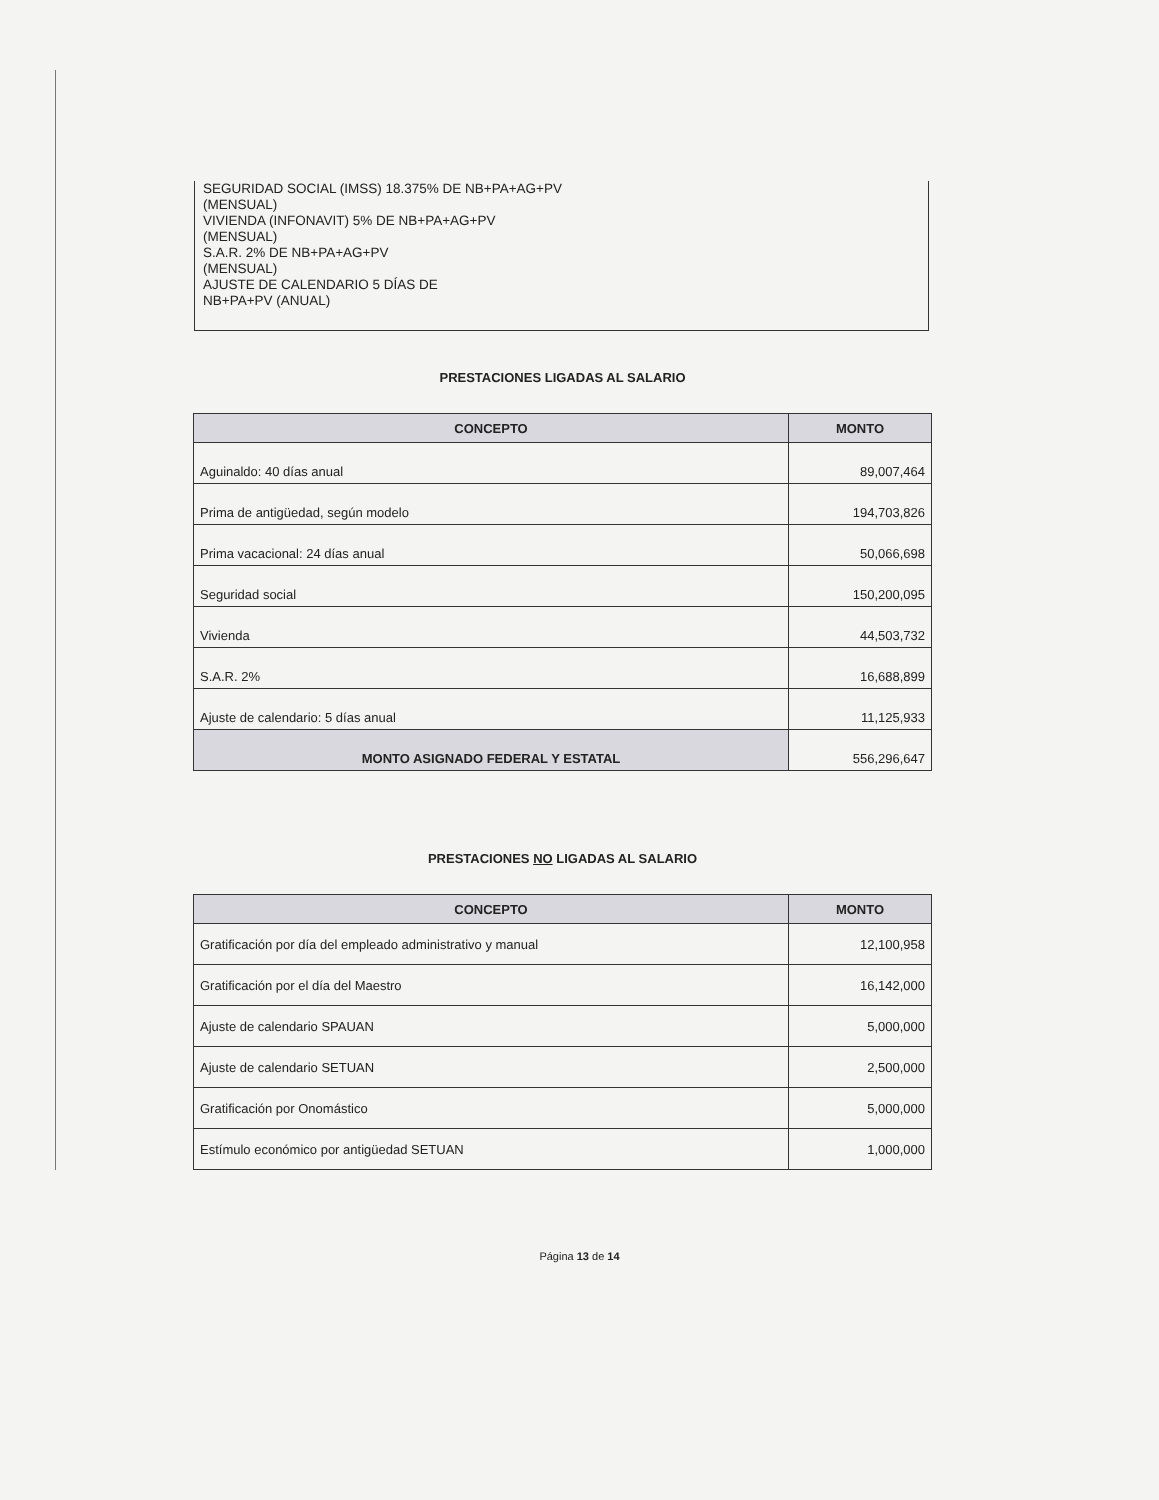SEGURIDAD SOCIAL (IMSS) 18.375% DE NB+PA+AG+PV
(MENSUAL)
VIVIENDA (INFONAVIT) 5% DE NB+PA+AG+PV
(MENSUAL)
S.A.R. 2% DE NB+PA+AG+PV
(MENSUAL)
AJUSTE DE CALENDARIO 5 DÍAS DE
NB+PA+PV (ANUAL)
PRESTACIONES LIGADAS AL SALARIO
| CONCEPTO | MONTO |
| --- | --- |
| Aguinaldo: 40 días anual | 89,007,464 |
| Prima de antigüedad, según modelo | 194,703,826 |
| Prima vacacional: 24 días anual | 50,066,698 |
| Seguridad social | 150,200,095 |
| Vivienda | 44,503,732 |
| S.A.R. 2% | 16,688,899 |
| Ajuste de calendario: 5 días anual | 11,125,933 |
| MONTO ASIGNADO FEDERAL Y ESTATAL | 556,296,647 |
PRESTACIONES NO LIGADAS AL SALARIO
| CONCEPTO | MONTO |
| --- | --- |
| Gratificación por día del empleado administrativo y manual | 12,100,958 |
| Gratificación por el día del Maestro | 16,142,000 |
| Ajuste de calendario SPAUAN | 5,000,000 |
| Ajuste de calendario SETUAN | 2,500,000 |
| Gratificación por Onomástico | 5,000,000 |
| Estímulo económico por antigüedad SETUAN | 1,000,000 |
Página 13 de 14